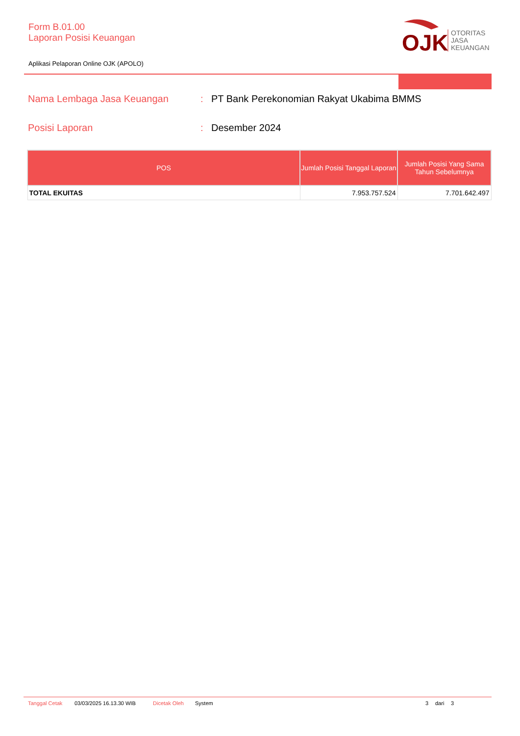Form B.01.00
Laporan Posisi Keuangan
Aplikasi Pelaporan Online OJK (APOLO)
OJK
OTORITAS
JASA
KEUANGAN
Nama Lembaga Jasa Keuangan: PT Bank Perekonomian Rakyat Ukabima BMMS
Posisi Laporan: Desember 2024
| POS | Jumlah Posisi Tanggal Laporan | Jumlah Posisi Yang Sama Tahun Sebelumnya |
| --- | --- | --- |
| TOTAL EKUITAS | 7.953.757.524 | 7.701.642.497 |
Tanggal Cetak 03/03/2025 16.13.30 WIB Dicetak Oleh System 3 dari 3